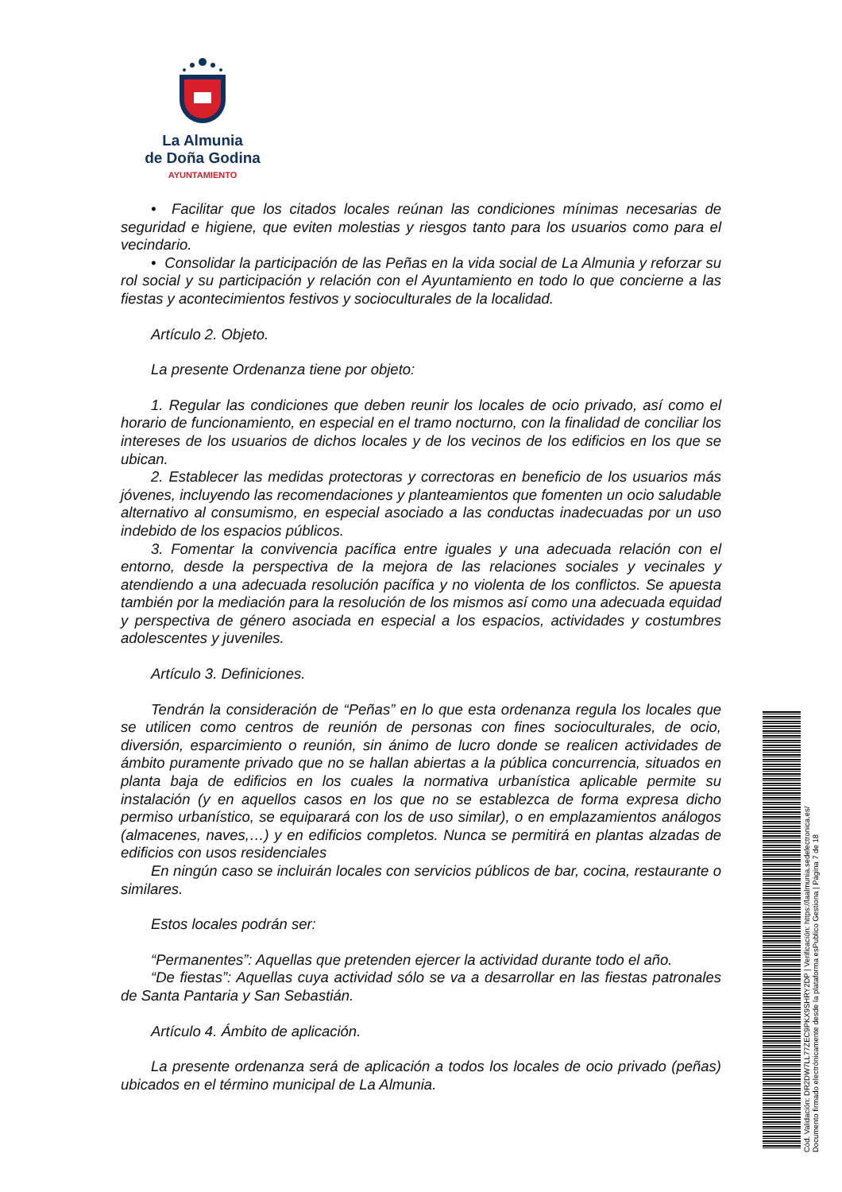La Almunia
de Doña Godina
AYUNTAMIENTO
• Facilitar que los citados locales reúnan las condiciones mínimas necesarias de seguridad e higiene, que eviten molestias y riesgos tanto para los usuarios como para el vecindario.
• Consolidar la participación de las Peñas en la vida social de La Almunia y reforzar su rol social y su participación y relación con el Ayuntamiento en todo lo que concierne a las fiestas y acontecimientos festivos y socioculturales de la localidad.
Artículo 2. Objeto.
La presente Ordenanza tiene por objeto:
1. Regular las condiciones que deben reunir los locales de ocio privado, así como el horario de funcionamiento, en especial en el tramo nocturno, con la finalidad de conciliar los intereses de los usuarios de dichos locales y de los vecinos de los edificios en los que se ubican.
2. Establecer las medidas protectoras y correctoras en beneficio de los usuarios más jóvenes, incluyendo las recomendaciones y planteamientos que fomenten un ocio saludable alternativo al consumismo, en especial asociado a las conductas inadecuadas por un uso indebido de los espacios públicos.
3. Fomentar la convivencia pacífica entre iguales y una adecuada relación con el entorno, desde la perspectiva de la mejora de las relaciones sociales y vecinales y atendiendo a una adecuada resolución pacífica y no violenta de los conflictos. Se apuesta también por la mediación para la resolución de los mismos así como una adecuada equidad y perspectiva de género asociada en especial a los espacios, actividades y costumbres adolescentes y juveniles.
Artículo 3. Definiciones.
Tendrán la consideración de “Peñas” en lo que esta ordenanza regula los locales que se utilicen como centros de reunión de personas con fines socioculturales, de ocio, diversión, esparcimiento o reunión, sin ánimo de lucro donde se realicen actividades de ámbito puramente privado que no se hallan abiertas a la pública concurrencia, situados en planta baja de edificios en los cuales la normativa urbanística aplicable permite su instalación (y en aquellos casos en los que no se establezca de forma expresa dicho permiso urbanístico, se equiparará con los de uso similar), o en emplazamientos análogos (almacenes, naves,…) y en edificios completos. Nunca se permitirá en plantas alzadas de edificios con usos residenciales
En ningún caso se incluirán locales con servicios públicos de bar, cocina, restaurante o similares.
Estos locales podrán ser:
“Permanentes”: Aquellas que pretenden ejercer la actividad durante todo el año.
“De fiestas”: Aquellas cuya actividad sólo se va a desarrollar en las fiestas patronales de Santa Pantaria y San Sebastián.
Artículo 4. Ámbito de aplicación.
La presente ordenanza será de aplicación a todos los locales de ocio privado (peñas) ubicados en el término municipal de La Almunia.
Cód. Validación: DR2DW7LL77ZEC9PKX9SHRY2DP | Verificación: https://laalmunia.sedelectronica.es/
Documento firmado electrónicamente desde la plataforma esPublico Gestiona | Página 7 de 18